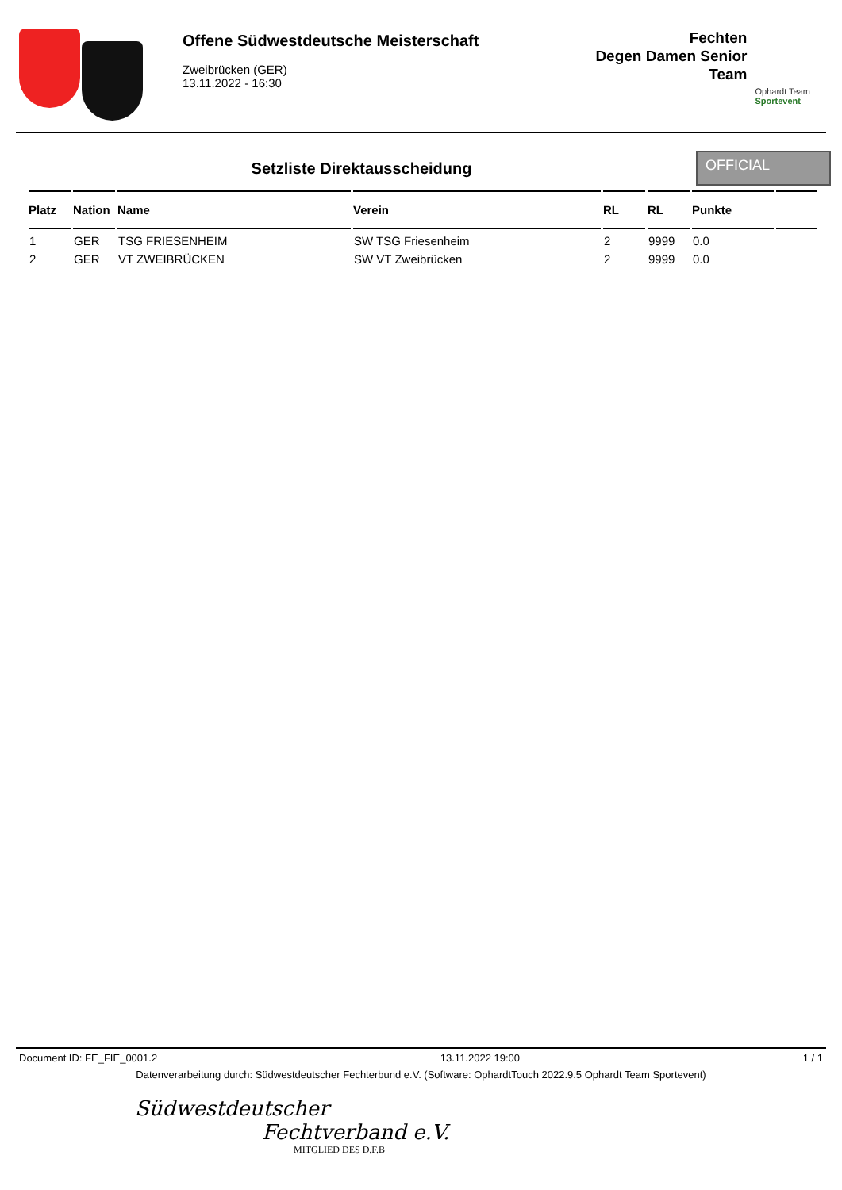Offene Südwestdeutsche Meisterschaft
Zweibrücken (GER)
13.11.2022 - 16:30
Fechten
Degen Damen Senior
Team
Ophardt Team
Sportevent
Setzliste Direktausscheidung
OFFICIAL
| Platz | Nation | Name | Verein | RL | RL | Punkte | |
| --- | --- | --- | --- | --- | --- | --- | --- |
| 1 | GER | TSG FRIESENHEIM | SW TSG Friesenheim | 2 | 9999 | 0.0 | |
| 2 | GER | VT ZWEIBRÜCKEN | SW VT Zweibrücken | 2 | 9999 | 0.0 | |
Document ID: FE_FIE_0001.2 13.11.2022 19:00 1 / 1
Datenverarbeitung durch: Südwestdeutscher Fechterbund e.V. (Software: OphardtTouch 2022.9.5 Ophardt Team Sportevent)
Südwestdeutscher
Fechtverband e.V.
MITGLIED DES D.F.B